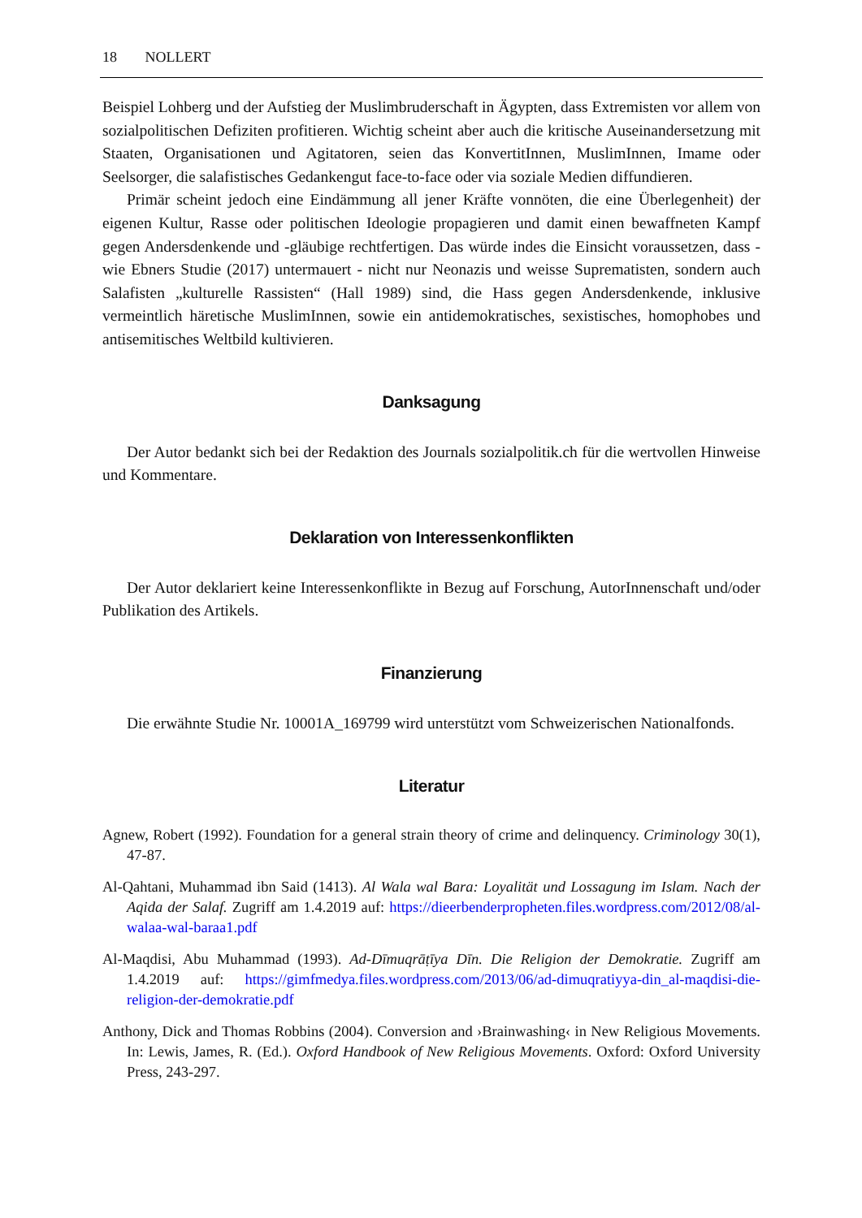18 NOLLERT
Beispiel Lohberg und der Aufstieg der Muslimbruderschaft in Ägypten, dass Extremisten vor allem von sozialpolitischen Defiziten profitieren. Wichtig scheint aber auch die kritische Auseinandersetzung mit Staaten, Organisationen und Agitatoren, seien das KonvertitInnen, MuslimInnen, Imame oder Seelsorger, die salafistisches Gedankengut face-to-face oder via soziale Medien diffundieren.
Primär scheint jedoch eine Eindämmung all jener Kräfte vonnöten, die eine Überlegenheit) der eigenen Kultur, Rasse oder politischen Ideologie propagieren und damit einen bewaffneten Kampf gegen Andersdenkende und -gläubige rechtfertigen. Das würde indes die Einsicht voraussetzen, dass - wie Ebners Studie (2017) untermauert - nicht nur Neonazis und weisse Suprematisten, sondern auch Salafisten „kulturelle Rassisten“ (Hall 1989) sind, die Hass gegen Andersdenkende, inklusive vermeintlich häretische MuslimInnen, sowie ein antidemokratisches, sexistisches, homophobes und antisemitisches Weltbild kultivieren.
Danksagung
Der Autor bedankt sich bei der Redaktion des Journals sozialpolitik.ch für die wertvollen Hinweise und Kommentare.
Deklaration von Interessenkonflikten
Der Autor deklariert keine Interessenkonflikte in Bezug auf Forschung, AutorInnenschaft und/oder Publikation des Artikels.
Finanzierung
Die erwähnte Studie Nr. 10001A_169799 wird unterstützt vom Schweizerischen Nationalfonds.
Literatur
Agnew, Robert (1992). Foundation for a general strain theory of crime and delinquency. Criminology 30(1), 47-87.
Al-Qahtani, Muhammad ibn Said (1413). Al Wala wal Bara: Loyalität und Lossagung im Islam. Nach der Aqida der Salaf. Zugriff am 1.4.2019 auf: https://dieerbenderpropheten.files.wordpress.com/2012/08/al-walaa-wal-baraa1.pdf
Al-Maqdisi, Abu Muhammad (1993). Ad-Dīmuqrāṭīya Dīn. Die Religion der Demokratie. Zugriff am 1.4.2019 auf: https://gimfmedya.files.wordpress.com/2013/06/ad-dimuqratiyya-din_al-maqdisi-die-religion-der-demokratie.pdf
Anthony, Dick and Thomas Robbins (2004). Conversion and ›Brainwashing‹ in New Religious Movements. In: Lewis, James, R. (Ed.). Oxford Handbook of New Religious Movements. Oxford: Oxford University Press, 243-297.